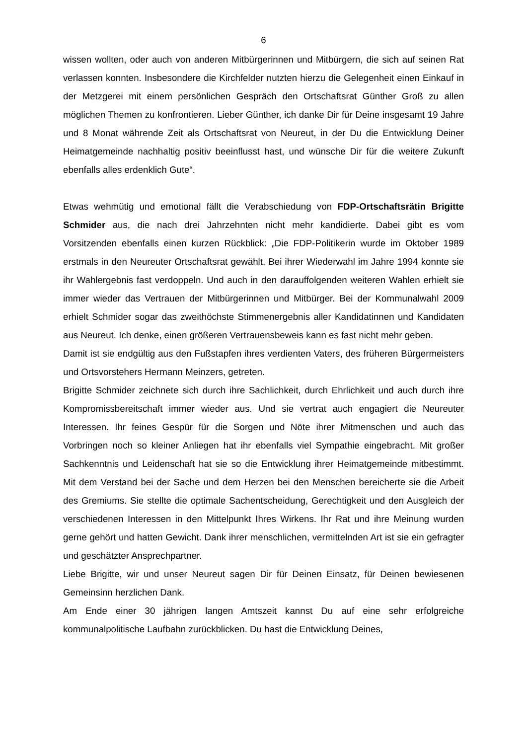6
wissen wollten, oder auch von anderen Mitbürgerinnen und Mitbürgern, die sich auf seinen Rat verlassen konnten. Insbesondere die Kirchfelder nutzten hierzu die Gelegenheit einen Einkauf in der Metzgerei mit einem persönlichen Gespräch den Ortschaftsrat Günther Groß zu allen möglichen Themen zu konfrontieren. Lieber Günther, ich danke Dir für Deine insgesamt 19 Jahre und 8 Monat währende Zeit als Ortschaftsrat von Neureut, in der Du die Entwicklung Deiner Heimatgemeinde nachhaltig positiv beeinflusst hast, und wünsche Dir für die weitere Zukunft ebenfalls alles erdenklich Gute“.
Etwas wehmütig und emotional fällt die Verabschiedung von FDP-Ortschaftsrätin Brigitte Schmider aus, die nach drei Jahrzehnten nicht mehr kandidierte. Dabei gibt es vom Vorsitzenden ebenfalls einen kurzen Rückblick: „Die FDP-Politikerin wurde im Oktober 1989 erstmals in den Neureuter Ortschaftsrat gewählt. Bei ihrer Wiederwahl im Jahre 1994 konnte sie ihr Wahlergebnis fast verdoppeln. Und auch in den darauffolgenden weiteren Wahlen erhielt sie immer wieder das Vertrauen der Mitbürgerinnen und Mitbürger. Bei der Kommunalwahl 2009 erhielt Schmider sogar das zweithöchste Stimmenergebnis aller Kandidatinnen und Kandidaten aus Neureut. Ich denke, einen größeren Vertrauensbeweis kann es fast nicht mehr geben.
Damit ist sie endgültig aus den Fußstapfen ihres verdienten Vaters, des früheren Bürgermeisters und Ortsvorstehers Hermann Meinzers, getreten.
Brigitte Schmider zeichnete sich durch ihre Sachlichkeit, durch Ehrlichkeit und auch durch ihre Kompromissbereitschaft immer wieder aus. Und sie vertrat auch engagiert die Neureuter Interessen. Ihr feines Gespür für die Sorgen und Nöte ihrer Mitmenschen und auch das Vorbringen noch so kleiner Anliegen hat ihr ebenfalls viel Sympathie eingebracht. Mit großer Sachkenntnis und Leidenschaft hat sie so die Entwicklung ihrer Heimatgemeinde mitbestimmt. Mit dem Verstand bei der Sache und dem Herzen bei den Menschen bereicherte sie die Arbeit des Gremiums. Sie stellte die optimale Sachentscheidung, Gerechtigkeit und den Ausgleich der verschiedenen Interessen in den Mittelpunkt Ihres Wirkens. Ihr Rat und ihre Meinung wurden gerne gehört und hatten Gewicht. Dank ihrer menschlichen, vermittelnden Art ist sie ein gefragter und geschätzter Ansprechpartner.
Liebe Brigitte, wir und unser Neureut sagen Dir für Deinen Einsatz, für Deinen bewiesenen Gemeinsinn herzlichen Dank.
Am Ende einer 30 jährigen langen Amtszeit kannst Du auf eine sehr erfolgreiche kommunalpolitische Laufbahn zurückblicken. Du hast die Entwicklung Deines,